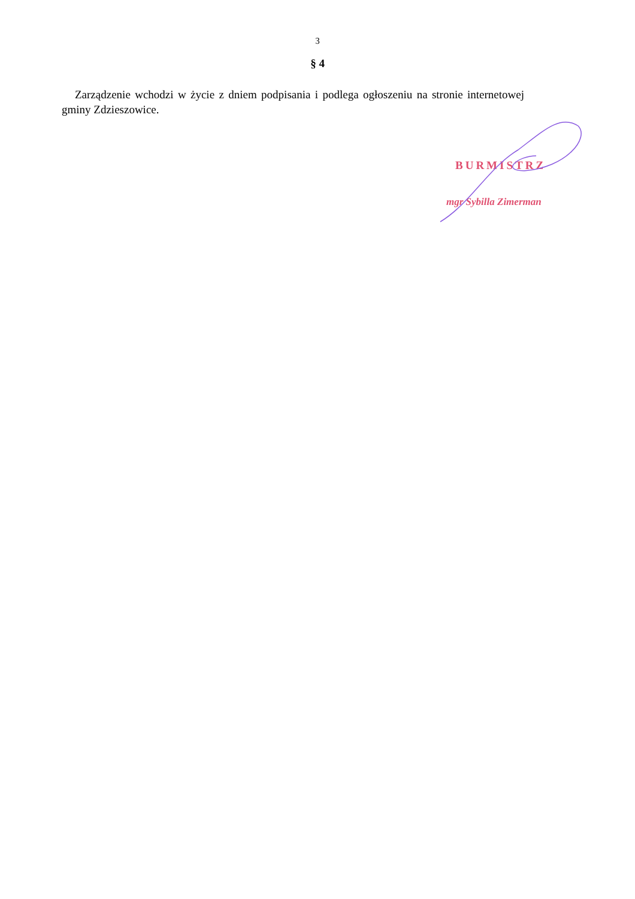3
§ 4
Zarządzenie wchodzi w życie z dniem podpisania i podlega ogłoszeniu na stronie internetowej gminy Zdzieszowice.
BURMISTRZ
mgr Sybilla Zimerman